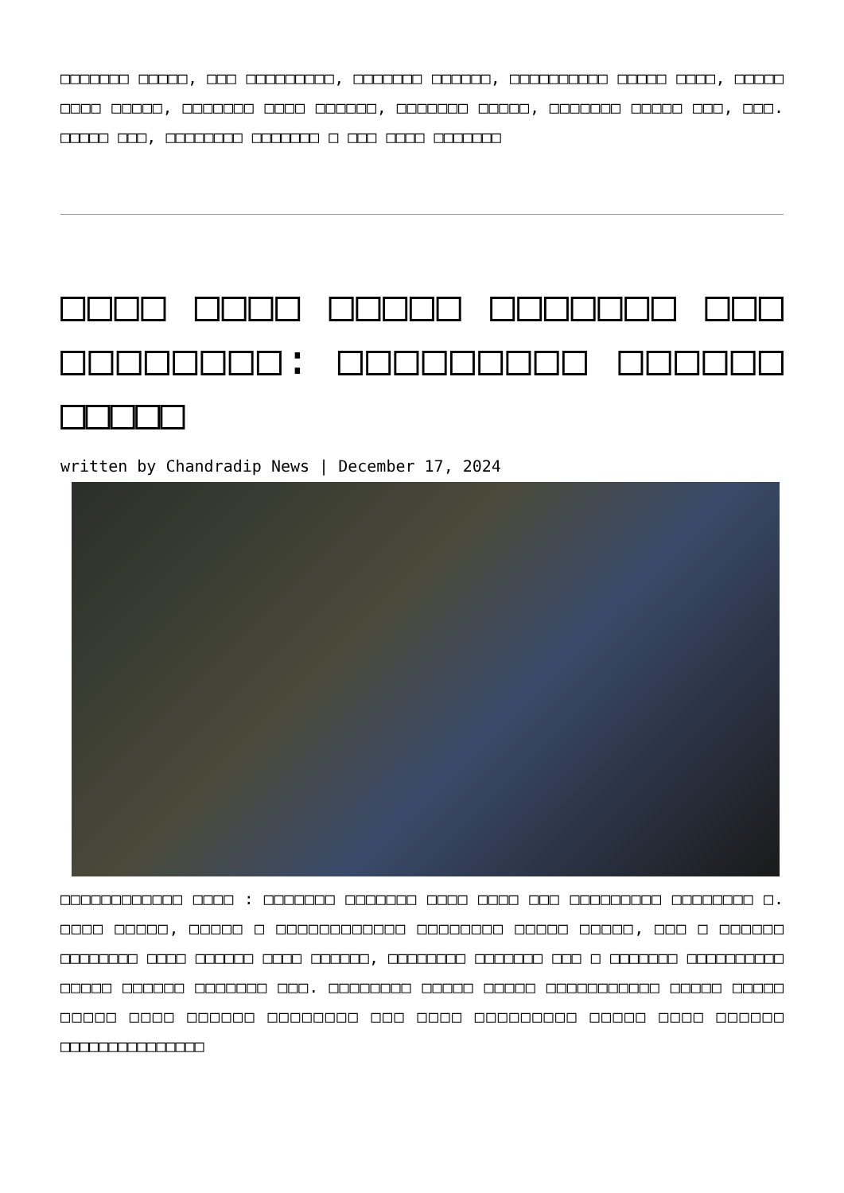□□□□□□□ □□□□□, □□□ □□□□□□□□□, □□□□□□□ □□□□□□, □□□□□□□□□□ □□□□□ □□□□, □□□□□ □□□□ □□□□□, □□□□□□□ □□□□ □□□□□□, □□□□□□□ □□□□□, □□□□□□□ □□□□□ □□□, □□□. □□□□□ □□□, □□□□□□□□ □□□□□□□ □ □□□ □□□□ □□□□□□□
□□□□ □□□□ □□□□□ □□□□□□□ □□□ □□□□□□□□: □□□□□□□□□ □□□□□□ □□□□□
written by Chandradip News | December 17, 2024
□□□□□□□□□□□□ □□□□ : □□□□□□□ □□□□□□□ □□□□ □□□□ □□□ □□□□□□□□□ □□□□□□□□ □. □□□□ □□□□□, □□□□□ □ □□□□□□□□□□□□ □□□□□□□□ □□□□□ □□□□□, □□□ □ □□□□□□ □□□□□□□□ □□□□ □□□□□□ □□□□ □□□□□□, □□□□□□□□ □□□□□□□ □□□ □ □□□□□□□ □□□□□□□□□□ □□□□□ □□□□□□ □□□□□□□ □□□. □□□□□□□□ □□□□□ □□□□□ □□□□□□□□□□□ □□□□□ □□□□□ □□□□□ □□□□ □□□□□□ □□□□□□□□ □□□ □□□□ □□□□□□□□□ □□□□□ □□□□ □□□□□□ □□□□□□□□□□□□□□□